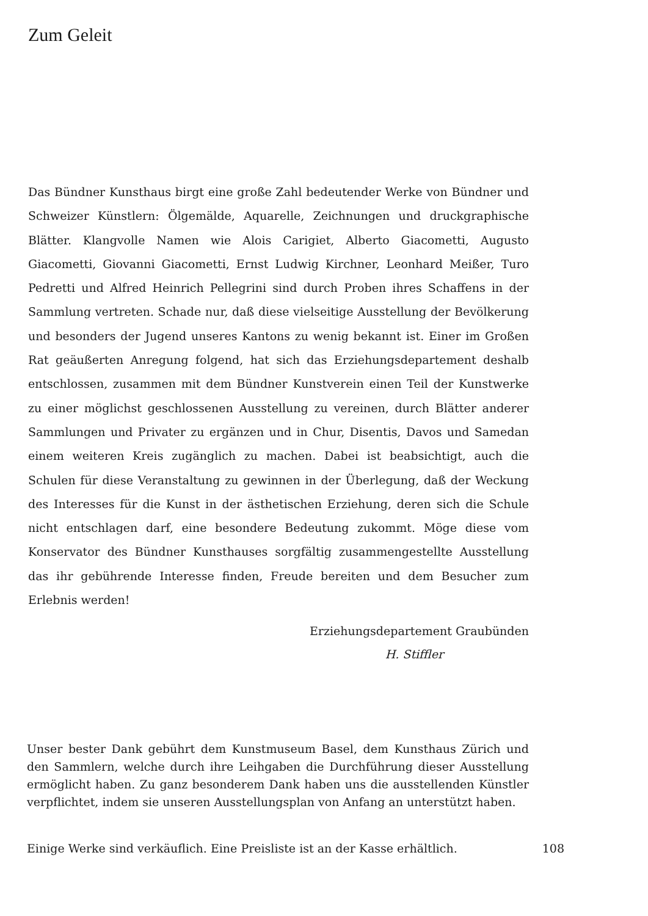Zum Geleit
Das Bündner Kunsthaus birgt eine große Zahl bedeutender Werke von Bündner und Schweizer Künstlern: Ölgemälde, Aquarelle, Zeichnungen und druckgraphische Blätter. Klangvolle Namen wie Alois Carigiet, Alberto Giacometti, Augusto Giacometti, Giovanni Giacometti, Ernst Ludwig Kirchner, Leonhard Meißer, Turo Pedretti und Alfred Heinrich Pellegrini sind durch Proben ihres Schaffens in der Sammlung vertreten. Schade nur, daß diese vielseitige Ausstellung der Bevölkerung und besonders der Jugend unseres Kantons zu wenig bekannt ist. Einer im Großen Rat geäußerten Anregung folgend, hat sich das Erziehungsdepartement deshalb entschlossen, zusammen mit dem Bündner Kunstverein einen Teil der Kunstwerke zu einer möglichst geschlossenen Ausstellung zu vereinen, durch Blätter anderer Sammlungen und Privater zu ergänzen und in Chur, Disentis, Davos und Samedan einem weiteren Kreis zugänglich zu machen. Dabei ist beabsichtigt, auch die Schulen für diese Veranstaltung zu gewinnen in der Überlegung, daß der Weckung des Interesses für die Kunst in der ästhetischen Erziehung, deren sich die Schule nicht entschlagen darf, eine besondere Bedeutung zukommt. Möge diese vom Konservator des Bündner Kunsthauses sorgfältig zusammengestellte Ausstellung das ihr gebührende Interesse finden, Freude bereiten und dem Besucher zum Erlebnis werden!
Erziehungsdepartement Graubünden
H. Stiffler
Unser bester Dank gebührt dem Kunstmuseum Basel, dem Kunsthaus Zürich und den Sammlern, welche durch ihre Leihgaben die Durchführung dieser Ausstellung ermöglicht haben. Zu ganz besonderem Dank haben uns die ausstellenden Künstler verpflichtet, indem sie unseren Ausstellungsplan von Anfang an unterstützt haben.
Einige Werke sind verkäuflich. Eine Preisliste ist an der Kasse erhältlich. 108